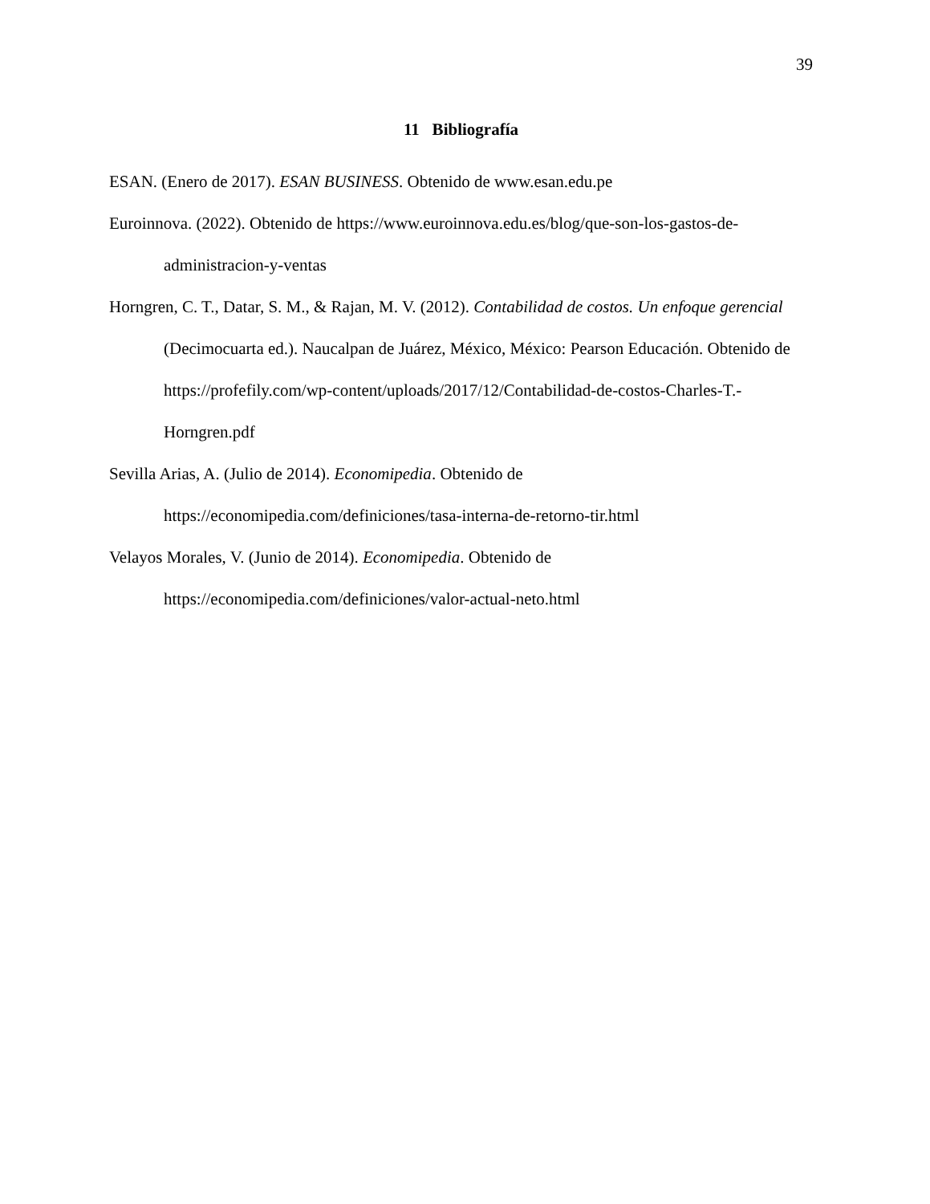39
11 Bibliografía
ESAN. (Enero de 2017). ESAN BUSINESS. Obtenido de www.esan.edu.pe
Euroinnova. (2022). Obtenido de https://www.euroinnova.edu.es/blog/que-son-los-gastos-de-administracion-y-ventas
Horngren, C. T., Datar, S. M., & Rajan, M. V. (2012). Contabilidad de costos. Un enfoque gerencial (Decimocuarta ed.). Naucalpan de Juárez, México, México: Pearson Educación. Obtenido de https://profefily.com/wp-content/uploads/2017/12/Contabilidad-de-costos-Charles-T.-Horngren.pdf
Sevilla Arias, A. (Julio de 2014). Economipedia. Obtenido de https://economipedia.com/definiciones/tasa-interna-de-retorno-tir.html
Velayos Morales, V. (Junio de 2014). Economipedia. Obtenido de https://economipedia.com/definiciones/valor-actual-neto.html